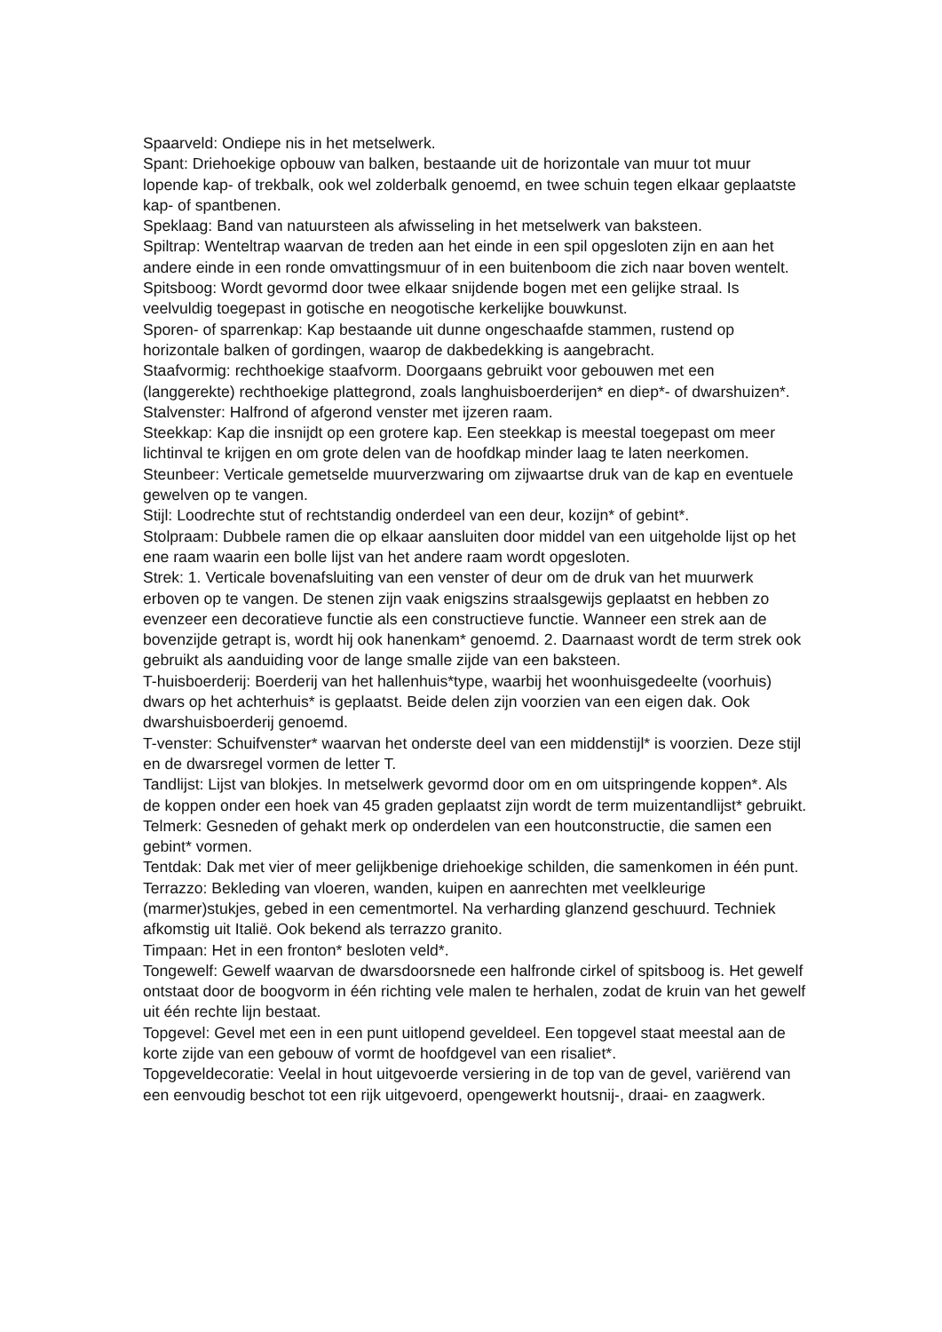Spaarveld: Ondiepe nis in het metselwerk.
Spant: Driehoekige opbouw van balken, bestaande uit de horizontale van muur tot muur lopende kap- of trekbalk, ook wel zolderbalk genoemd, en twee schuin tegen elkaar geplaatste kap- of spantbenen.
Speklaag: Band van natuursteen als afwisseling in het metselwerk van baksteen.
Spiltrap: Wenteltrap waarvan de treden aan het einde in een spil opgesloten zijn en aan het andere einde in een ronde omvattingsmuur of in een buitenboom die zich naar boven wentelt.
Spitsboog: Wordt gevormd door twee elkaar snijdende bogen met een gelijke straal. Is veelvuldig toegepast in gotische en neogotische kerkelijke bouwkunst.
Sporen- of sparrenkap: Kap bestaande uit dunne ongeschaafde stammen, rustend op horizontale balken of gordingen, waarop de dakbedekking is aangebracht.
Staafvormig: rechthoekige staafvorm. Doorgaans gebruikt voor gebouwen met een (langgerekte) rechthoekige plattegrond, zoals langhuisboerderijen* en diep*- of dwarshuizen*.
Stalvenster: Halfrond of afgerond venster met ijzeren raam.
Steekkap: Kap die insnijdt op een grotere kap. Een steekkap is meestal toegepast om meer lichtinval te krijgen en om grote delen van de hoofdkap minder laag te laten neerkomen.
Steunbeer: Verticale gemetselde muurverzwaring om zijwaartse druk van de kap en eventuele gewelven op te vangen.
Stijl: Loodrechte stut of rechtstandig onderdeel van een deur, kozijn* of gebint*.
Stolpraam: Dubbele ramen die op elkaar aansluiten door middel van een uitgeholde lijst op het ene raam waarin een bolle lijst van het andere raam wordt opgesloten.
Strek: 1. Verticale bovenafsluiting van een venster of deur om de druk van het muurwerk erboven op te vangen. De stenen zijn vaak enigszins straalsgewijs geplaatst en hebben zo evenzeer een decoratieve functie als een constructieve functie. Wanneer een strek aan de bovenzijde getrapt is, wordt hij ook hanenkam* genoemd. 2. Daarnaast wordt de term strek ook gebruikt als aanduiding voor de lange smalle zijde van een baksteen.
T-huisboerderij: Boerderij van het hallenhuis*type, waarbij het woonhuisgedeelte (voorhuis) dwars op het achterhuis* is geplaatst. Beide delen zijn voorzien van een eigen dak. Ook dwarshuisboerderij genoemd.
T-venster: Schuifvenster* waarvan het onderste deel van een middenstijl* is voorzien. Deze stijl en de dwarsregel vormen de letter T.
Tandlijst: Lijst van blokjes. In metselwerk gevormd door om en om uitspringende koppen*. Als de koppen onder een hoek van 45 graden geplaatst zijn wordt de term muizentandlijst* gebruikt.
Telmerk: Gesneden of gehakt merk op onderdelen van een houtconstructie, die samen een gebint* vormen.
Tentdak: Dak met vier of meer gelijkbenige driehoekige schilden, die samenkomen in één punt.
Terrazzo: Bekleding van vloeren, wanden, kuipen en aanrechten met veelkleurige (marmer)stukjes, gebed in een cementmortel. Na verharding glanzend geschuurd. Techniek afkomstig uit Italië. Ook bekend als terrazzo granito.
Timpaan: Het in een fronton* besloten veld*.
Tongewelf: Gewelf waarvan de dwarsdoorsnede een halfronde cirkel of spitsboog is. Het gewelf ontstaat door de boogvorm in één richting vele malen te herhalen, zodat de kruin van het gewelf uit één rechte lijn bestaat.
Topgevel: Gevel met een in een punt uitlopend geveldeel. Een topgevel staat meestal aan de korte zijde van een gebouw of vormt de hoofdgevel van een risaliet*.
Topgeveldecoratie: Veelal in hout uitgevoerde versiering in de top van de gevel, variërend van een eenvoudig beschot tot een rijk uitgevoerd, opengewerkt houtsnij-, draai- en zaagwerk.